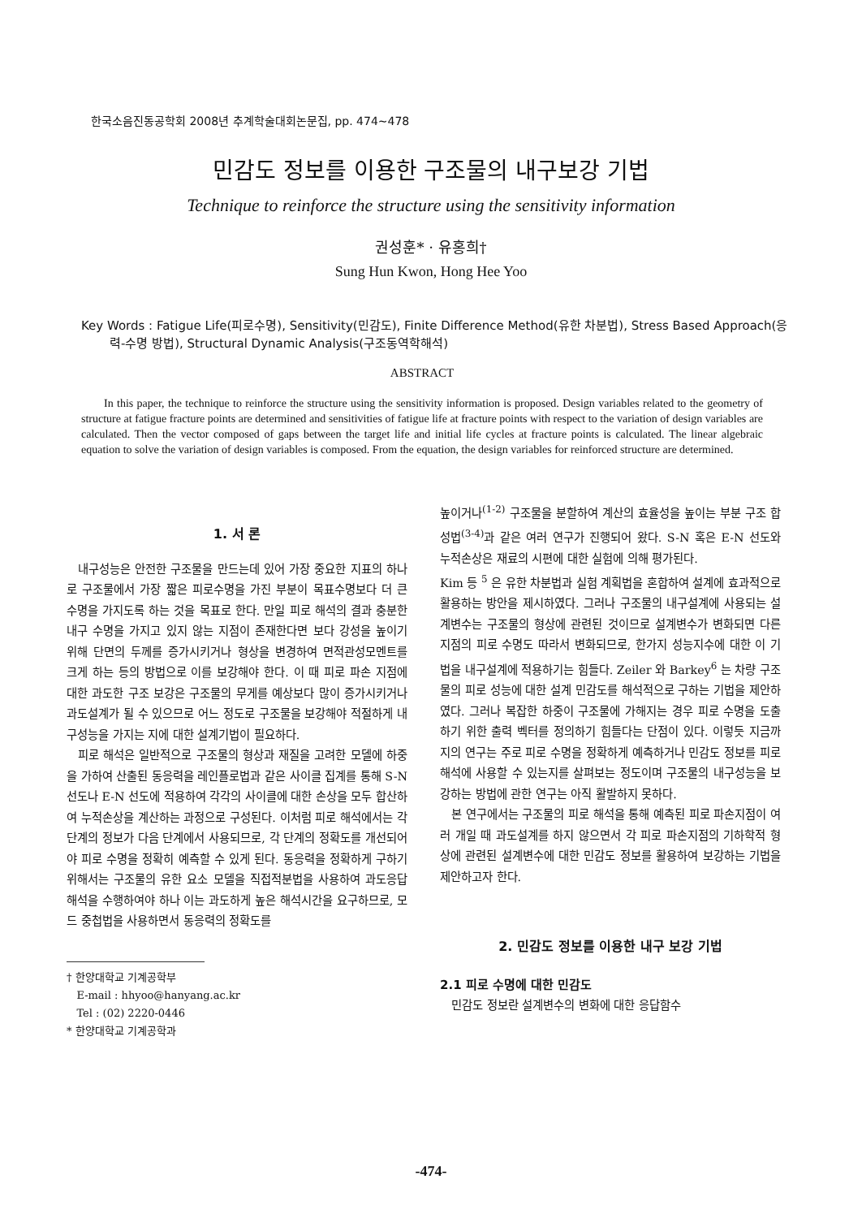한국소음진동공학회 2008년 추계학술대회논문집, pp. 474~478
민감도 정보를 이용한 구조물의 내구보강 기법
Technique to reinforce the structure using the sensitivity information
권성훈* · 유홍희†
Sung Hun Kwon, Hong Hee Yoo
Key Words : Fatigue Life(피로수명), Sensitivity(민감도), Finite Difference Method(유한 차분법), Stress Based Approach(응력-수명 방법), Structural Dynamic Analysis(구조동역학해석)
ABSTRACT
In this paper, the technique to reinforce the structure using the sensitivity information is proposed. Design variables related to the geometry of structure at fatigue fracture points are determined and sensitivities of fatigue life at fracture points with respect to the variation of design variables are calculated. Then the vector composed of gaps between the target life and initial life cycles at fracture points is calculated. The linear algebraic equation to solve the variation of design variables is composed. From the equation, the design variables for reinforced structure are determined.
1. 서 론
내구성능은 안전한 구조물을 만드는데 있어 가장 중요한 지표의 하나로 구조물에서 가장 짧은 피로수명을 가진 부분이 목표수명보다 더 큰 수명을 가지도록 하는 것을 목표로 한다. 만일 피로 해석의 결과 충분한 내구 수명을 가지고 있지 않는 지점이 존재한다면 보다 강성을 높이기 위해 단면의 두께를 증가시키거나 형상을 변경하여 면적관성모멘트를 크게 하는 등의 방법으로 이를 보강해야 한다. 이 때 피로 파손 지점에 대한 과도한 구조 보강은 구조물의 무게를 예상보다 많이 증가시키거나 과도설계가 될 수 있으므로 어느 정도로 구조물을 보강해야 적절하게 내구성능을 가지는 지에 대한 설계기법이 필요하다.
피로 해석은 일반적으로 구조물의 형상과 재질을 고려한 모델에 하중을 가하여 산출된 동응력을 레인플로법과 같은 사이클 집계를 통해 S-N 선도나 E-N 선도에 적용하여 각각의 사이클에 대한 손상을 모두 합산하여 누적손상을 계산하는 과정으로 구성된다. 이처럼 피로 해석에서는 각 단계의 정보가 다음 단계에서 사용되므로, 각 단계의 정확도를 개선되어야 피로 수명을 정확히 예측할 수 있게 된다. 동응력을 정확하게 구하기 위해서는 구조물의 유한 요소 모델을 직접적분법을 사용하여 과도응답해석을 수행하여야 하나 이는 과도하게 높은 해석시간을 요구하므로, 모드 중첩법을 사용하면서 동응력의 정확도를
† 한양대학교 기계공학부
E-mail : hhyoo@hanyang.ac.kr
Tel : (02) 2220-0446
* 한양대학교 기계공학과
높이거나<sup>(1-2)</sup> 구조물을 분할하여 계산의 효율성을 높이는 부분 구조 합성법<sup>(3-4)</sup>과 같은 여러 연구가 진행되어 왔다. S-N 혹은 E-N 선도와 누적손상은 재료의 시편에 대한 실험에 의해 평가된다.
Kim 등 <sup>5</sup> 은 유한 차분법과 실험 계획법을 혼합하여 설계에 효과적으로 활용하는 방안을 제시하였다. 그러나 구조물의 내구설계에 사용되는 설계변수는 구조물의 형상에 관련된 것이므로 설계변수가 변화되면 다른 지점의 피로 수명도 따라서 변화되므로, 한가지 성능지수에 대한 이 기법을 내구설계에 적용하기는 힘들다. Zeiler 와 Barkey<sup>6</sup> 는 차량 구조물의 피로 성능에 대한 설계 민감도를 해석적으로 구하는 기법을 제안하였다. 그러나 복잡한 하중이 구조물에 가해지는 경우 피로 수명을 도출하기 위한 출력 벡터를 정의하기 힘들다는 단점이 있다. 이렇듯 지금까지의 연구는 주로 피로 수명을 정확하게 예측하거나 민감도 정보를 피로 해석에 사용할 수 있는지를 살펴보는 정도이며 구조물의 내구성능을 보강하는 방법에 관한 연구는 아직 활발하지 못하다.
본 연구에서는 구조물의 피로 해석을 통해 예측된 피로 파손지점이 여러 개일 때 과도설계를 하지 않으면서 각 피로 파손지점의 기하학적 형상에 관련된 설계변수에 대한 민감도 정보를 활용하여 보강하는 기법을 제안하고자 한다.
2. 민감도 정보를 이용한 내구 보강 기법
2.1 피로 수명에 대한 민감도
민감도 정보란 설계변수의 변화에 대한 응답함수
-474-